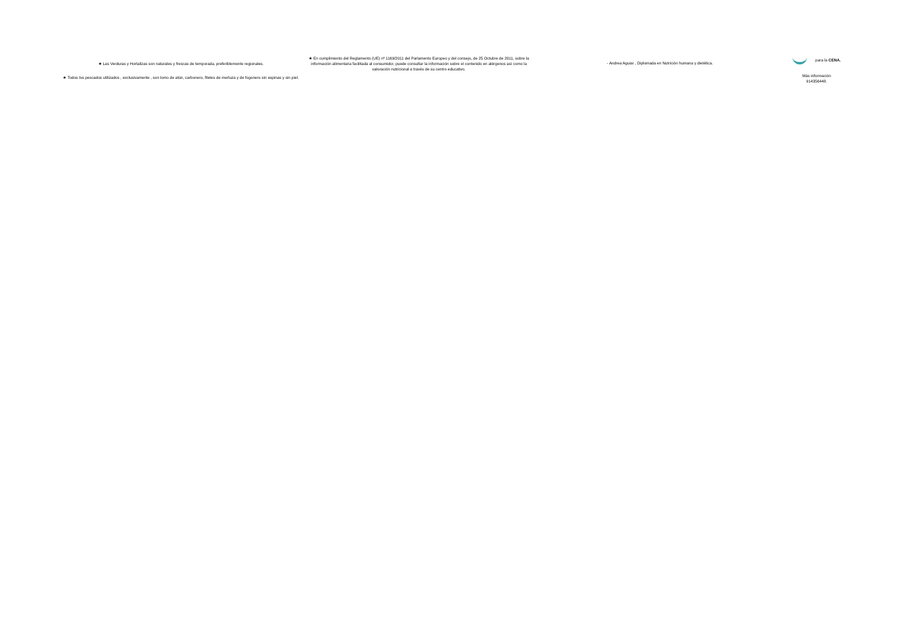★ Las Verduras y Hortalizas son naturales y frescas de temporada, preferiblemente regionales.
★ Todos los pescados utilizados , exclusivamente , son lomo de atún, carbonero, filetes de merluza y de fogonero sin espinas y sin piel.
★ En cumplimiento del Reglamento (UE) nº 1169/2011 del Parlamento Europeo y del consejo, de 25 Octubre de 2011, sobre la información alimentaria facilitada al consumidor, puede consultar la información sobre el contenido en alérgenos así como la valoración nutricional a través de su centro educativo.
- Andrea Aguiar , Diplomada en Nutrición humana y dietética.
para la CENA.
Más información
914356448.